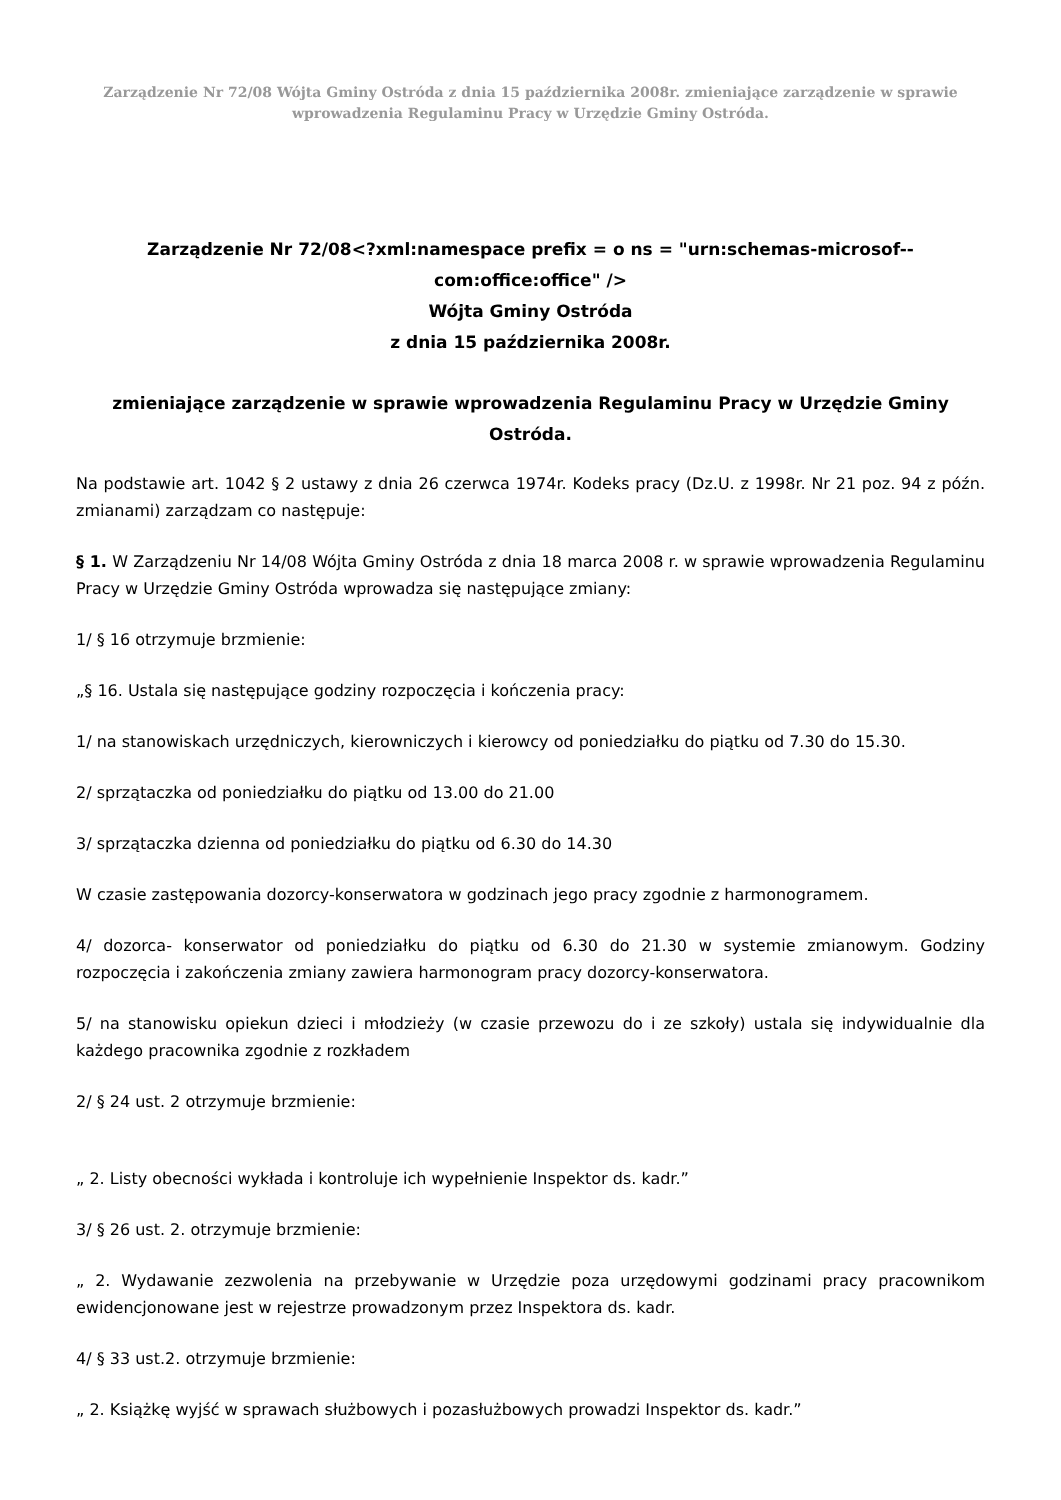Zarządzenie Nr 72/08 Wójta Gminy Ostróda z dnia 15 października 2008r. zmieniające zarządzenie w sprawie wprowadzenia Regulaminu Pracy w Urzędzie Gminy Ostróda.
Zarządzenie Nr 72/08<?xml:namespace prefix = o ns = "urn:schemas-microsof--com:office:office" />
Wójta Gminy Ostróda
z dnia 15 października 2008r.
zmieniające zarządzenie w sprawie wprowadzenia Regulaminu Pracy w Urzędzie Gminy Ostróda.
Na podstawie art. 1042 § 2 ustawy z dnia 26 czerwca 1974r. Kodeks pracy (Dz.U. z 1998r. Nr 21 poz. 94 z późn. zmianami) zarządzam co następuje:
§ 1. W Zarządzeniu Nr 14/08 Wójta Gminy Ostróda z dnia 18 marca 2008 r. w sprawie wprowadzenia Regulaminu Pracy w Urzędzie Gminy Ostróda wprowadza się następujące zmiany:
1/ § 16 otrzymuje brzmienie:
„§ 16. Ustala się następujące godziny rozpoczęcia i kończenia pracy:
1/ na stanowiskach urzędniczych, kierowniczych i kierowcy od poniedziałku do piątku od 7.30 do 15.30.
2/ sprzątaczka od poniedziałku do piątku od 13.00 do 21.00
3/ sprzątaczka dzienna od poniedziałku do piątku od 6.30 do 14.30
W czasie zastępowania dozorcy-konserwatora w godzinach jego pracy zgodnie z harmonogramem.
4/ dozorca- konserwator od poniedziałku do piątku od 6.30 do 21.30 w systemie zmianowym. Godziny rozpoczęcia i zakończenia zmiany zawiera harmonogram pracy dozorcy-konserwatora.
5/ na stanowisku opiekun dzieci i młodzieży (w czasie przewozu do i ze szkoły) ustala się indywidualnie dla każdego pracownika zgodnie z rozkładem
2/ § 24 ust. 2 otrzymuje brzmienie:
„ 2. Listy obecności wykłada i kontroluje ich wypełnienie Inspektor ds. kadr.”
3/ § 26 ust. 2. otrzymuje brzmienie:
„ 2. Wydawanie zezwolenia na przebywanie w Urzędzie poza urzędowymi godzinami pracy pracownikom ewidencjonowane jest w rejestrze prowadzonym przez Inspektora ds. kadr.
4/ § 33 ust.2. otrzymuje brzmienie:
„ 2. Książkę wyjść w sprawach służbowych i pozasłużbowych prowadzi Inspektor ds. kadr.”